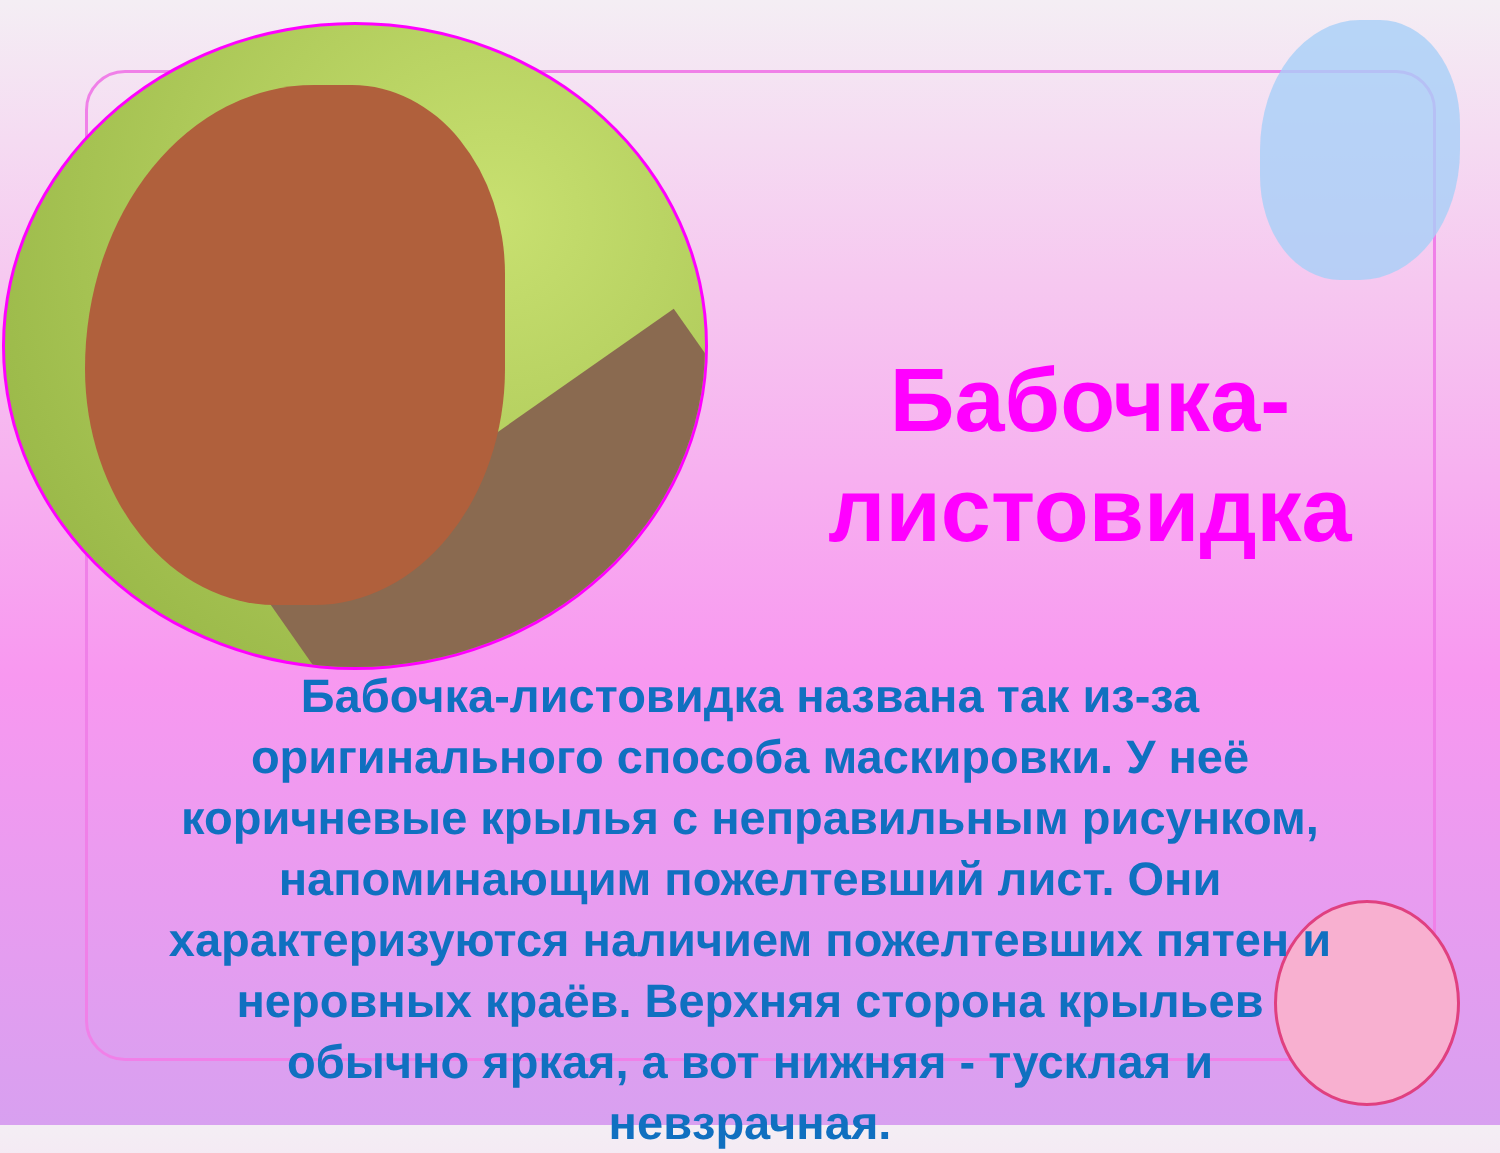Бабочка-
листовидка
Бабочка-листовидка названа так из-за
оригинального способа маскировки. У неё
коричневые крылья с неправильным рисунком,
напоминающим пожелтевший лист. Они
характеризуются наличием пожелтевших пятен и
неровных краёв. Верхняя сторона крыльев
обычно яркая, а вот нижняя - тусклая и
невзрачная.